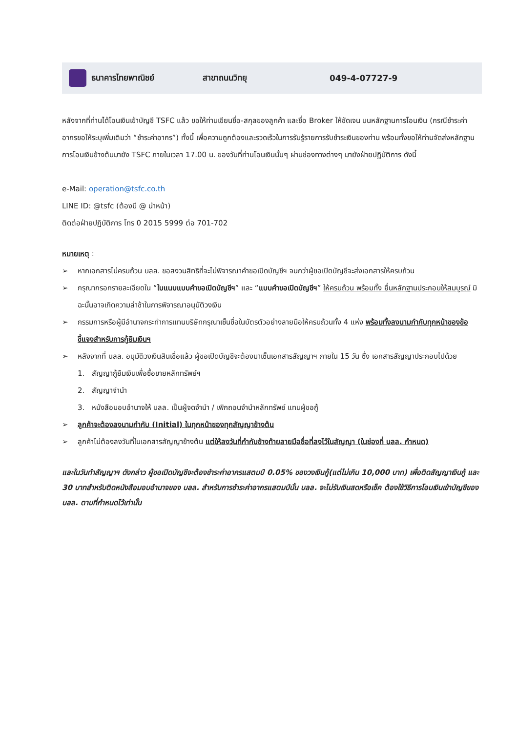ธนาคารไทยพาณิชย์ สาขาถนนวิทยุ 049-4-07727-9
หลังจากที่ท่านได้โอนเงินเข้าบัญชี TSFC แล้ว ขอให้ท่านเขียนชื่อ-สกุลของลูกค้า และชื่อ Broker ให้ชัดเจน บนหลักฐานการโอนเงิน (กรณีชำระค่าอากรขอให้ระบุเพิ่มเติมว่า “ชำระค่าอากร”) ทั้งนี้ เพื่อความถูกต้องและรวดเร็วในการรับรู้รายการรับชำระเงินของท่าน พร้อมทั้งขอให้ท่านจัดส่งหลักฐานการโอนเงินข้างต้นมายัง TSFC ภายในเวลา 17.00 น. ของวันที่ท่านโอนเงินนั้นๆ ผ่านช่องทางต่างๆ มายังฝ่ายปฏิบัติการ ดังนี้
e-Mail: operation@tsfc.co.th
LINE ID: @tsfc (ต้องมี @ นำหน้า)
ติดต่อฝ่ายปฏิบัติการ โทร 0 2015 5999 ต่อ 701-702
หมายเหตุ :
➢ หากเอกสารไม่ครบถ้วน บลล. ขอสงวนสิทธิที่จะไม่พิจารณาคำขอเปิดบัญชีฯ จนกว่าผู้ขอเปิดบัญชีจะส่งเอกสารให้ครบถ้วน
➢ กรุณากรอกรายละเอียดใน “ใบแนบแบบคำขอเปิดบัญชีฯ” และ “แบบคำขอเปิดบัญชีฯ” ให้ครบถ้วน พร้อมทั้ง ยื่นหลักฐานประกอบให้สมบูรณ์ มิฉะนั้นอาจเกิดความล่าช้าในการพิจารณาอนุมัติวงเงิน
➢ กรรมการหรือผู้มีอำนาจกระทำการแทนบริษัทกรุณาเซ็นชื่อในบัตรตัวอย่างลายมือให้ครบถ้วนทั้ง 4 แห่ง พร้อมทั้งลงนามกำกับทุกหน้าของข้อชี้แจงสำหรับการกู้ยืมเงินฯ
➢ หลังจากที่ บลล. อนุมัติวงเงินสินเชื่อแล้ว ผู้ขอเปิดบัญชีจะต้องมาเซ็นเอกสารสัญญาฯ ภายใน 15 วัน ซึ่ง เอกสารสัญญาประกอบไปด้วย
1. สัญญากู้ยืมเงินเพื่อซื้อขายหลักทรัพย์ฯ
2. สัญญาจำนำ
3. หนังสือมอบอำนาจให้ บลล. เป็นผู้จดจำนำ / เพิกถอนจำนำหลักทรัพย์ แทนผู้ขอกู้
➢ ลูกค้าจะต้องลงนามกำกับ (Initial) ในทุกหน้าของทุกสัญญาข้างต้น
➢ ลูกค้าไม่ต้องลงวันที่ในเอกสารสัญญาข้างต้น แต่ให้ลงวันที่กำกับข้างท้ายลายมือชื่อที่ลงไว้ในสัญญา (ในช่องที่ บลล. กำหนด)
และในวันทำสัญญาฯ ดังกล่าว ผู้ขอเปิดบัญชีจะต้องชำระค่าอากรแสตมป์ 0.05% ของวงเงินกู้(แต่ไม่เกิน 10,000 บาท) เพื่อติดสัญญาเงินกู้ และ 30 บาทสำหรับติดหนังสือมอบอำนาจของ บลล. สำหรับการชำระค่าอากรแสตมป์นั้น บลล. จะไม่รับเงินสดหรือเช็ค ต้องใช้วิธีการโอนเงินเข้าบัญชีของ บลล. ตามที่กำหนดไว้เท่านั้น